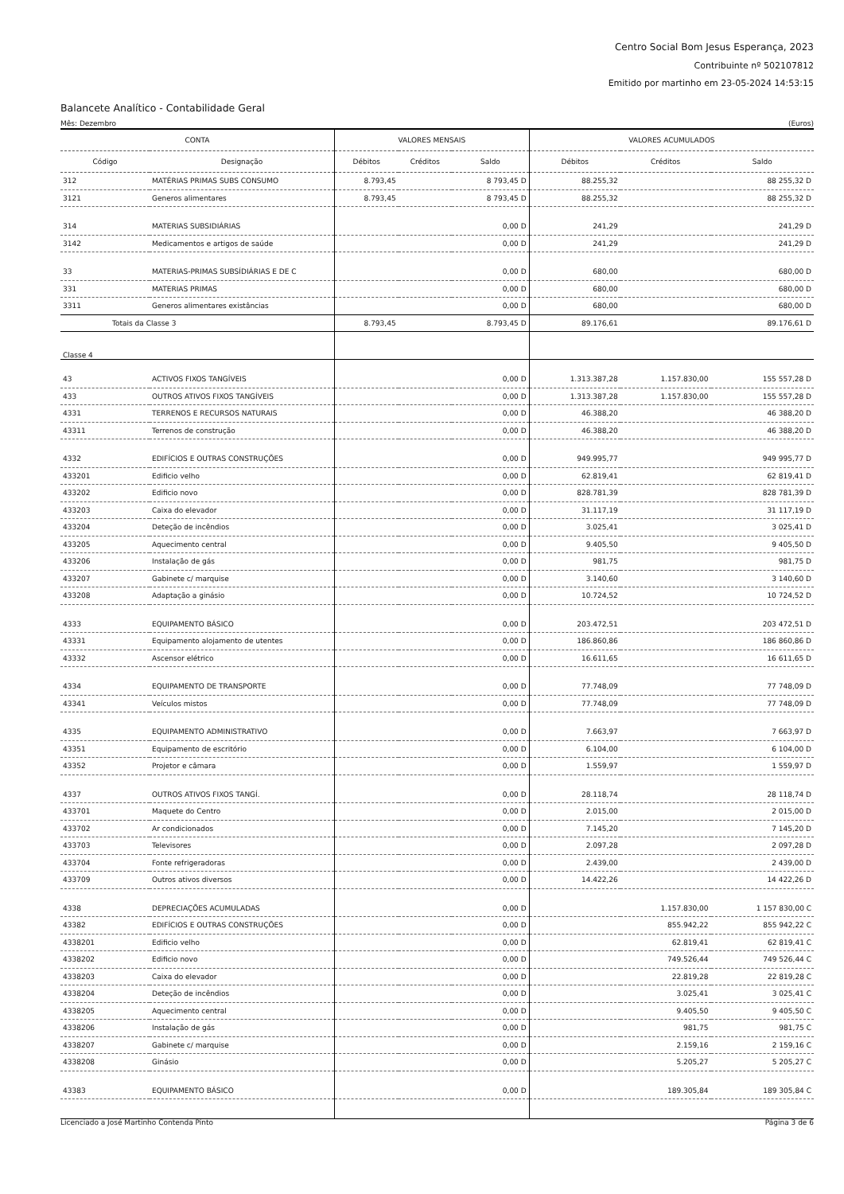Centro Social Bom Jesus Esperança, 2023
Contribuinte nº 502107812
Emitido por martinho em 23-05-2024 14:53:15
Balancete Analítico - Contabilidade Geral
Mês: Dezembro (Euros)
| CONTA | | VALORES MENSAIS | | | VALORES ACUMULADOS | | |
| --- | --- | --- | --- | --- | --- | --- | --- |
| Código | Designação | Débitos | Créditos | Saldo | Débitos | Créditos | Saldo |
| 312 | MATÉRIAS PRIMAS SUBS CONSUMO | 8.793,45 | | 8 793,45 D | 88.255,32 | | 88 255,32 D |
| 3121 | Generos alimentares | 8.793,45 | | 8 793,45 D | 88.255,32 | | 88 255,32 D |
| 314 | MATERIAS SUBSIDIÁRIAS | | | 0,00 D | 241,29 | | 241,29 D |
| 3142 | Medicamentos e artigos de saúde | | | 0,00 D | 241,29 | | 241,29 D |
| 33 | MATERIAS-PRIMAS SUBSÍDIÁRIAS E DE C | | | 0,00 D | 680,00 | | 680,00 D |
| 331 | MATERIAS PRIMAS | | | 0,00 D | 680,00 | | 680,00 D |
| 3311 | Generos alimentares existâncias | | | 0,00 D | 680,00 | | 680,00 D |
| Totais da Classe 3 | | 8.793,45 | | 8.793,45 D | 89.176,61 | | 89.176,61 D |
| Classe 4 | | | | | | | |
| 43 | ACTIVOS FIXOS TANGÍVEIS | | | 0,00 D | 1.313.387,28 | 1.157.830,00 | 155 557,28 D |
| 433 | OUTROS ATIVOS FIXOS TANGÍVEIS | | | 0,00 D | 1.313.387,28 | 1.157.830,00 | 155 557,28 D |
| 4331 | TERRENOS E RECURSOS NATURAIS | | | 0,00 D | 46.388,20 | | 46 388,20 D |
| 43311 | Terrenos de construção | | | 0,00 D | 46.388,20 | | 46 388,20 D |
| 4332 | EDIFÍCIOS E OUTRAS CONSTRUÇÕES | | | 0,00 D | 949.995,77 | | 949 995,77 D |
| 433201 | Edificio velho | | | 0,00 D | 62.819,41 | | 62 819,41 D |
| 433202 | Edificio novo | | | 0,00 D | 828.781,39 | | 828 781,39 D |
| 433203 | Caixa do elevador | | | 0,00 D | 31.117,19 | | 31 117,19 D |
| 433204 | Deteção de incêndios | | | 0,00 D | 3.025,41 | | 3 025,41 D |
| 433205 | Aquecimento central | | | 0,00 D | 9.405,50 | | 9 405,50 D |
| 433206 | Instalação de gás | | | 0,00 D | 981,75 | | 981,75 D |
| 433207 | Gabinete c/ marquise | | | 0,00 D | 3.140,60 | | 3 140,60 D |
| 433208 | Adaptação a ginásio | | | 0,00 D | 10.724,52 | | 10 724,52 D |
| 4333 | EQUIPAMENTO BÁSICO | | | 0,00 D | 203.472,51 | | 203 472,51 D |
| 43331 | Equipamento alojamento de utentes | | | 0,00 D | 186.860,86 | | 186 860,86 D |
| 43332 | Ascensor elétrico | | | 0,00 D | 16.611,65 | | 16 611,65 D |
| 4334 | EQUIPAMENTO DE TRANSPORTE | | | 0,00 D | 77.748,09 | | 77 748,09 D |
| 43341 | Veículos mistos | | | 0,00 D | 77.748,09 | | 77 748,09 D |
| 4335 | EQUIPAMENTO ADMINISTRATIVO | | | 0,00 D | 7.663,97 | | 7 663,97 D |
| 43351 | Equipamento de escritório | | | 0,00 D | 6.104,00 | | 6 104,00 D |
| 43352 | Projetor e câmara | | | 0,00 D | 1.559,97 | | 1 559,97 D |
| 4337 | OUTROS ATIVOS FIXOS TANGÍ. | | | 0,00 D | 28.118,74 | | 28 118,74 D |
| 433701 | Maquete do Centro | | | 0,00 D | 2.015,00 | | 2 015,00 D |
| 433702 | Ar condicionados | | | 0,00 D | 7.145,20 | | 7 145,20 D |
| 433703 | Televisores | | | 0,00 D | 2.097,28 | | 2 097,28 D |
| 433704 | Fonte refrigeradoras | | | 0,00 D | 2.439,00 | | 2 439,00 D |
| 433709 | Outros ativos diversos | | | 0,00 D | 14.422,26 | | 14 422,26 D |
| 4338 | DEPRECIAÇÕES ACUMULADAS | | | 0,00 D | | 1.157.830,00 | 1 157 830,00 C |
| 43382 | EDIFÍCIOS E OUTRAS CONSTRUÇÕES | | | 0,00 D | | 855.942,22 | 855 942,22 C |
| 4338201 | Edificio velho | | | 0,00 D | | 62.819,41 | 62 819,41 C |
| 4338202 | Edificio novo | | | 0,00 D | | 749.526,44 | 749 526,44 C |
| 4338203 | Caixa do elevador | | | 0,00 D | | 22.819,28 | 22 819,28 C |
| 4338204 | Deteção de incêndios | | | 0,00 D | | 3.025,41 | 3 025,41 C |
| 4338205 | Aquecimento central | | | 0,00 D | | 9.405,50 | 9 405,50 C |
| 4338206 | Instalação de gás | | | 0,00 D | | 981,75 | 981,75 C |
| 4338207 | Gabinete c/ marquise | | | 0,00 D | | 2.159,16 | 2 159,16 C |
| 4338208 | Ginásio | | | 0,00 D | | 5.205,27 | 5 205,27 C |
| 43383 | EQUIPAMENTO BÁSICO | | | 0,00 D | | 189.305,84 | 189 305,84 C |
Licenciado a José Martinho Contenda Pinto Página 3 de 6